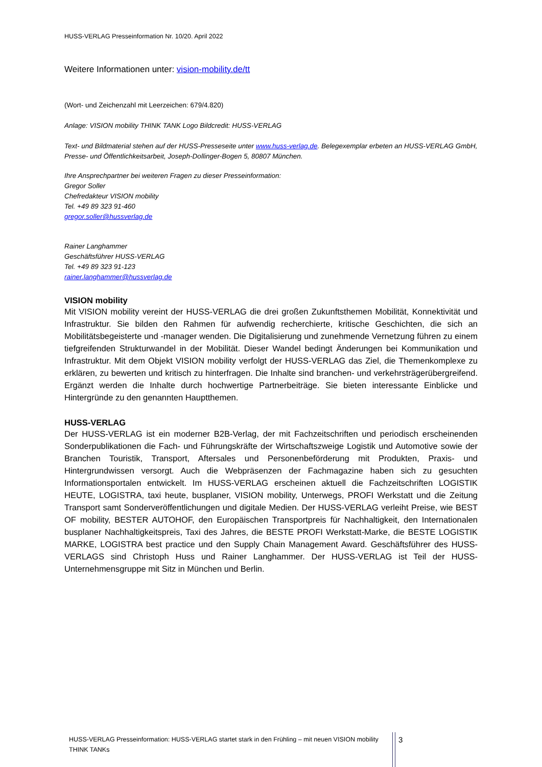HUSS-VERLAG Presseinformation Nr. 10/20. April 2022
Weitere Informationen unter: vision-mobility.de/tt
(Wort- und Zeichenzahl mit Leerzeichen: 679/4.820)
Anlage: VISION mobility THINK TANK Logo Bildcredit: HUSS-VERLAG
Text- und Bildmaterial stehen auf der HUSS-Presseseite unter www.huss-verlag.de. Belegexemplar erbeten an HUSS-VERLAG GmbH, Presse- und Öffentlichkeitsarbeit, Joseph-Dollinger-Bogen 5, 80807 München.
Ihre Ansprechpartner bei weiteren Fragen zu dieser Presseinformation:
Gregor Soller
Chefredakteur VISION mobility
Tel. +49 89 323 91-460
gregor.soller@hussverlag.de
Rainer Langhammer
Geschäftsführer HUSS-VERLAG
Tel. +49 89 323 91-123
rainer.langhammer@hussverlag.de
VISION mobility
Mit VISION mobility vereint der HUSS-VERLAG die drei großen Zukunftsthemen Mobilität, Konnektivität und Infrastruktur. Sie bilden den Rahmen für aufwendig recherchierte, kritische Geschichten, die sich an Mobilitätsbegeisterte und -manager wenden. Die Digitalisierung und zunehmende Vernetzung führen zu einem tiefgreifenden Strukturwandel in der Mobilität. Dieser Wandel bedingt Änderungen bei Kommunikation und Infrastruktur. Mit dem Objekt VISION mobility verfolgt der HUSS-VERLAG das Ziel, die Themenkomplexe zu erklären, zu bewerten und kritisch zu hinterfragen. Die Inhalte sind branchen- und verkehrsträgerübergreifend. Ergänzt werden die Inhalte durch hochwertige Partnerbeiträge. Sie bieten interessante Einblicke und Hintergründe zu den genannten Hauptthemen.
HUSS-VERLAG
Der HUSS-VERLAG ist ein moderner B2B-Verlag, der mit Fachzeitschriften und periodisch erscheinenden Sonderpublikationen die Fach- und Führungskräfte der Wirtschaftszweige Logistik und Automotive sowie der Branchen Touristik, Transport, Aftersales und Personenbeförderung mit Produkten, Praxis- und Hintergrundwissen versorgt. Auch die Webpräsenzen der Fachmagazine haben sich zu gesuchten Informationsportalen entwickelt. Im HUSS-VERLAG erscheinen aktuell die Fachzeitschriften LOGISTIK HEUTE, LOGISTRA, taxi heute, busplaner, VISION mobility, Unterwegs, PROFI Werkstatt und die Zeitung Transport samt Sonderveröffentlichungen und digitale Medien. Der HUSS-VERLAG verleiht Preise, wie BEST OF mobility, BESTER AUTOHOF, den Europäischen Transportpreis für Nachhaltigkeit, den Internationalen busplaner Nachhaltigkeitspreis, Taxi des Jahres, die BESTE PROFI Werkstatt-Marke, die BESTE LOGISTIK MARKE, LOGISTRA best practice und den Supply Chain Management Award. Geschäftsführer des HUSS-VERLAGS sind Christoph Huss und Rainer Langhammer. Der HUSS-VERLAG ist Teil der HUSS-Unternehmensgruppe mit Sitz in München und Berlin.
HUSS-VERLAG Presseinformation: HUSS-VERLAG startet stark in den Frühling – mit neuen VISION mobility THINK TANKs
3